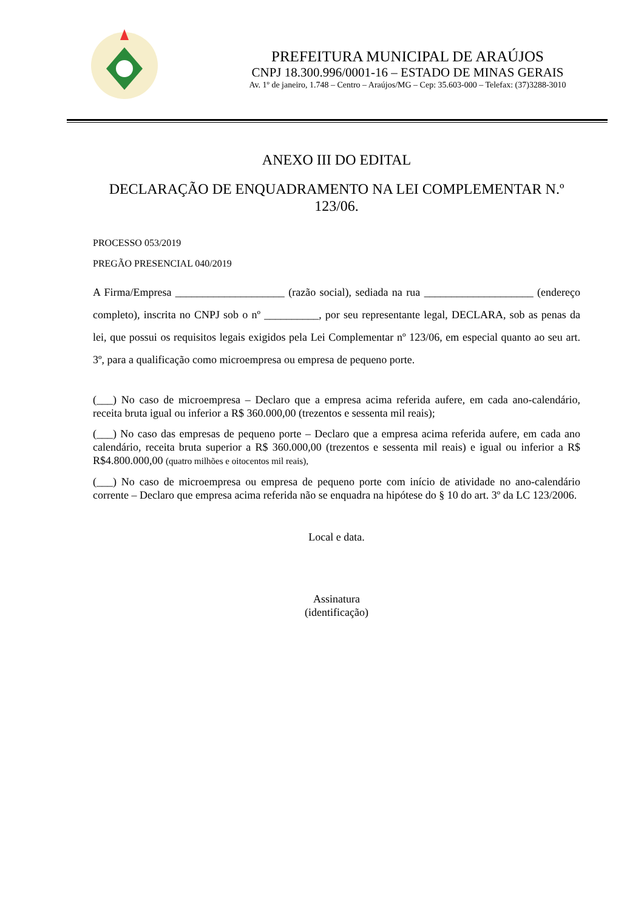PREFEITURA MUNICIPAL DE ARAÚJOS
CNPJ 18.300.996/0001-16 – ESTADO DE MINAS GERAIS
Av. 1º de janeiro, 1.748 – Centro – Araújos/MG – Cep: 35.603-000 – Telefax: (37)3288-3010
ANEXO III DO EDITAL
DECLARAÇÃO DE ENQUADRAMENTO NA LEI COMPLEMENTAR N.º 123/06.
PROCESSO 053/2019
PREGÃO PRESENCIAL 040/2019
A Firma/Empresa ____________________ (razão social), sediada na rua ____________________ (endereço completo), inscrita no CNPJ sob o nº __________, por seu representante legal, DECLARA, sob as penas da lei, que possui os requisitos legais exigidos pela Lei Complementar nº 123/06, em especial quanto ao seu art. 3º, para a qualificação como microempresa ou empresa de pequeno porte.
(___) No caso de microempresa – Declaro que a empresa acima referida aufere, em cada ano-calendário, receita bruta igual ou inferior a R$ 360.000,00 (trezentos e sessenta mil reais);
(___) No caso das empresas de pequeno porte – Declaro que a empresa acima referida aufere, em cada ano calendário, receita bruta superior a R$ 360.000,00 (trezentos e sessenta mil reais) e igual ou inferior a R$ R$4.800.000,00 (quatro milhões e oitocentos mil reais),
(___) No caso de microempresa ou empresa de pequeno porte com início de atividade no ano-calendário corrente – Declaro que empresa acima referida não se enquadra na hipótese do § 10 do art. 3º da LC 123/2006.
Local e data.
Assinatura
(identificação)